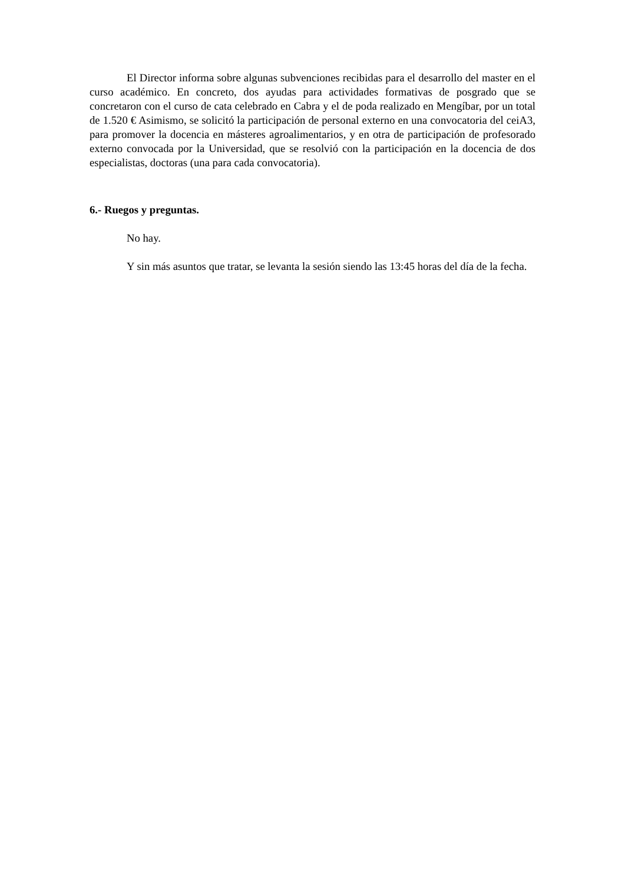El Director informa sobre algunas subvenciones recibidas para el desarrollo del master en el curso académico. En concreto, dos ayudas para actividades formativas de posgrado que se concretaron con el curso de cata celebrado en Cabra y el de poda realizado en Mengíbar, por un total de 1.520 € Asimismo, se solicitó la participación de personal externo en una convocatoria del ceiA3, para promover la docencia en másteres agroalimentarios, y en otra de participación de profesorado externo convocada por la Universidad, que se resolvió con la participación en la docencia de dos especialistas, doctoras (una para cada convocatoria).
6.- Ruegos y preguntas.
No hay.
Y sin más asuntos que tratar, se levanta la sesión siendo las 13:45 horas del día de la fecha.